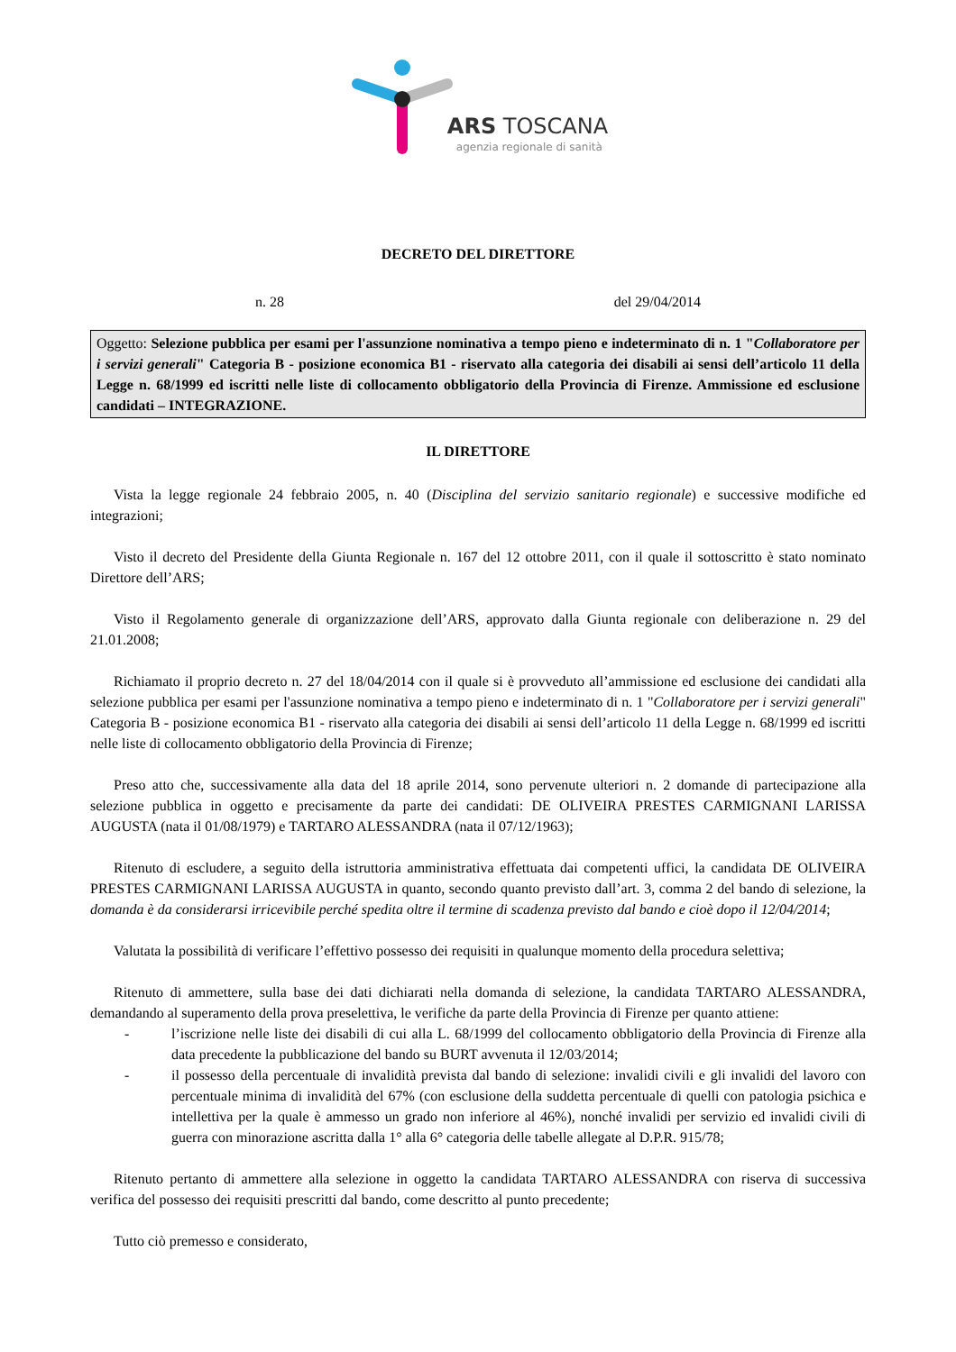ARS TOSCANA
agenzia regionale di sanità
DECRETO DEL DIRETTORE
n. 28 del 29/04/2014
Oggetto: Selezione pubblica per esami per l'assunzione nominativa a tempo pieno e indeterminato di n. 1 "Collaboratore per i servizi generali" Categoria B - posizione economica B1 - riservato alla categoria dei disabili ai sensi dell’articolo 11 della Legge n. 68/1999 ed iscritti nelle liste di collocamento obbligatorio della Provincia di Firenze. Ammissione ed esclusione candidati – INTEGRAZIONE.
IL DIRETTORE
Vista la legge regionale 24 febbraio 2005, n. 40 (Disciplina del servizio sanitario regionale) e successive modifiche ed integrazioni;
Visto il decreto del Presidente della Giunta Regionale n. 167 del 12 ottobre 2011, con il quale il sottoscritto è stato nominato Direttore dell’ARS;
Visto il Regolamento generale di organizzazione dell’ARS, approvato dalla Giunta regionale con deliberazione n. 29 del 21.01.2008;
Richiamato il proprio decreto n. 27 del 18/04/2014 con il quale si è provveduto all’ammissione ed esclusione dei candidati alla selezione pubblica per esami per l'assunzione nominativa a tempo pieno e indeterminato di n. 1 "Collaboratore per i servizi generali" Categoria B - posizione economica B1 - riservato alla categoria dei disabili ai sensi dell’articolo 11 della Legge n. 68/1999 ed iscritti nelle liste di collocamento obbligatorio della Provincia di Firenze;
Preso atto che, successivamente alla data del 18 aprile 2014, sono pervenute ulteriori n. 2 domande di partecipazione alla selezione pubblica in oggetto e precisamente da parte dei candidati: DE OLIVEIRA PRESTES CARMIGNANI LARISSA AUGUSTA (nata il 01/08/1979) e TARTARO ALESSANDRA (nata il 07/12/1963);
Ritenuto di escludere, a seguito della istruttoria amministrativa effettuata dai competenti uffici, la candidata DE OLIVEIRA PRESTES CARMIGNANI LARISSA AUGUSTA in quanto, secondo quanto previsto dall’art. 3, comma 2 del bando di selezione, la domanda è da considerarsi irricevibile perché spedita oltre il termine di scadenza previsto dal bando e cioè dopo il 12/04/2014;
Valutata la possibilità di verificare l’effettivo possesso dei requisiti in qualunque momento della procedura selettiva;
Ritenuto di ammettere, sulla base dei dati dichiarati nella domanda di selezione, la candidata TARTARO ALESSANDRA, demandando al superamento della prova preselettiva, le verifiche da parte della Provincia di Firenze per quanto attiene:
- l’iscrizione nelle liste dei disabili di cui alla L. 68/1999 del collocamento obbligatorio della Provincia di Firenze alla data precedente la pubblicazione del bando su BURT avvenuta il 12/03/2014;
- il possesso della percentuale di invalidità prevista dal bando di selezione: invalidi civili e gli invalidi del lavoro con percentuale minima di invalidità del 67% (con esclusione della suddetta percentuale di quelli con patologia psichica e intellettiva per la quale è ammesso un grado non inferiore al 46%), nonché invalidi per servizio ed invalidi civili di guerra con minorazione ascritta dalla 1° alla 6° categoria delle tabelle allegate al D.P.R. 915/78;
Ritenuto pertanto di ammettere alla selezione in oggetto la candidata TARTARO ALESSANDRA con riserva di successiva verifica del possesso dei requisiti prescritti dal bando, come descritto al punto precedente;
Tutto ciò premesso e considerato,